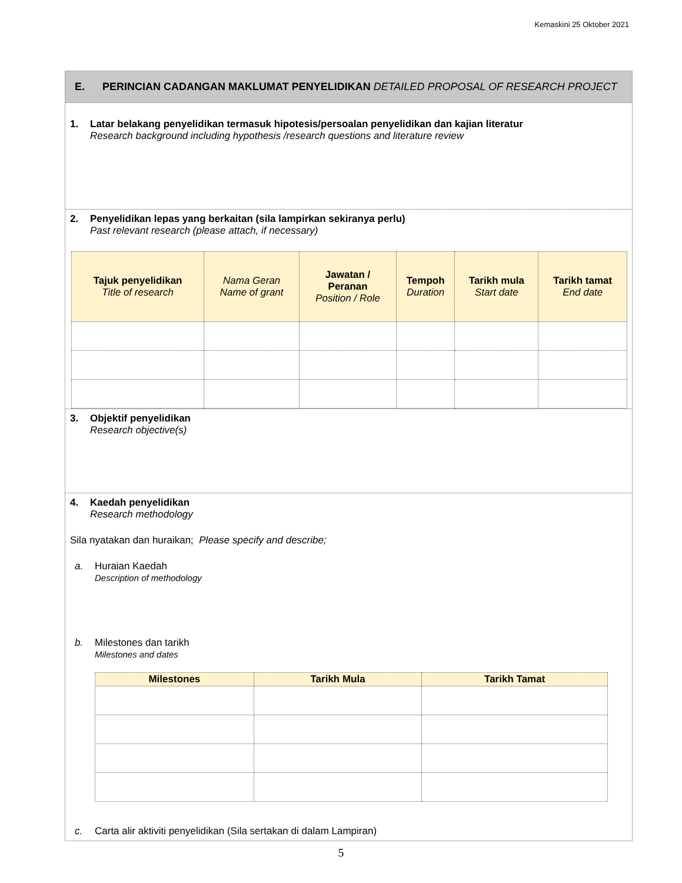Kemaskini 25 Oktober 2021
E. PERINCIAN CADANGAN MAKLUMAT PENYELIDIKAN DETAILED PROPOSAL OF RESEARCH PROJECT
1. Latar belakang penyelidikan termasuk hipotesis/persoalan penyelidikan dan kajian literatur
Research background including hypothesis /research questions and literature review
2. Penyelidikan lepas yang berkaitan (sila lampirkan sekiranya perlu)
Past relevant research (please attach, if necessary)
| Tajuk penyelidikan Title of research | Nama Geran Name of grant | Jawatan / Peranan Position / Role | Tempoh Duration | Tarikh mula Start date | Tarikh tamat End date |
| --- | --- | --- | --- | --- | --- |
3. Objektif penyelidikan
Research objective(s)
4. Kaedah penyelidikan
Research methodology
Sila nyatakan dan huraikan; Please specify and describe;
a. Huraian Kaedah
Description of methodology
b. Milestones dan tarikh
Milestones and dates
| Milestones | Tarikh Mula | Tarikh Tamat |
| --- | --- | --- |
c. Carta alir aktiviti penyelidikan (Sila sertakan di dalam Lampiran)
5